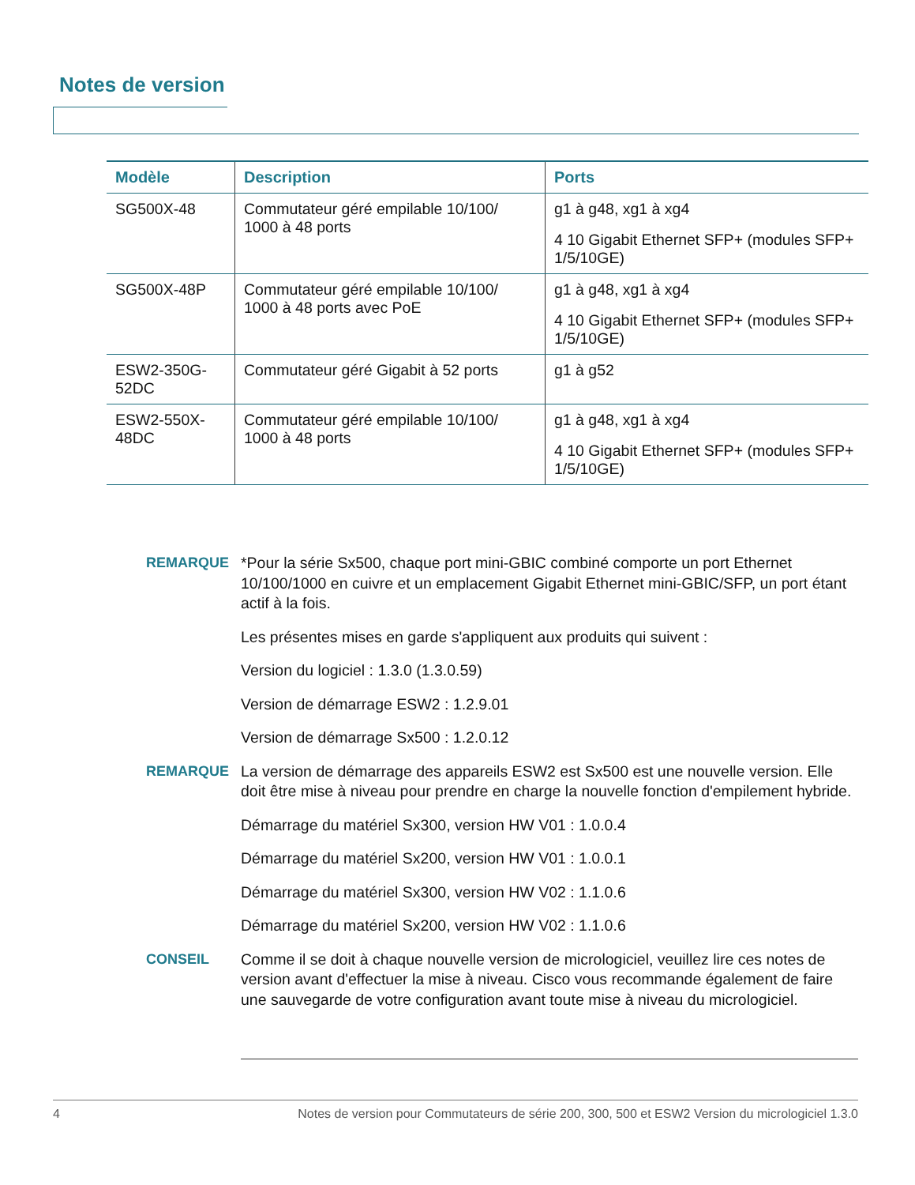Notes de version
| Modèle | Description | Ports |
| --- | --- | --- |
| SG500X-48 | Commutateur géré empilable 10/100/ 1000 à 48 ports | g1 à g48, xg1 à xg4 4 10 Gigabit Ethernet SFP+ (modules SFP+ 1/5/10GE) |
| SG500X-48P | Commutateur géré empilable 10/100/ 1000 à 48 ports avec PoE | g1 à g48, xg1 à xg4 4 10 Gigabit Ethernet SFP+ (modules SFP+ 1/5/10GE) |
| ESW2-350G-52DC | Commutateur géré Gigabit à 52 ports | g1 à g52 |
| ESW2-550X-48DC | Commutateur géré empilable 10/100/ 1000 à 48 ports | g1 à g48, xg1 à xg4 4 10 Gigabit Ethernet SFP+ (modules SFP+ 1/5/10GE) |
REMARQUE *Pour la série Sx500, chaque port mini-GBIC combiné comporte un port Ethernet 10/100/1000 en cuivre et un emplacement Gigabit Ethernet mini-GBIC/SFP, un port étant actif à la fois.
Les présentes mises en garde s'appliquent aux produits qui suivent :
Version du logiciel : 1.3.0 (1.3.0.59)
Version de démarrage ESW2 : 1.2.9.01
Version de démarrage Sx500 : 1.2.0.12
REMARQUE La version de démarrage des appareils ESW2 est Sx500 est une nouvelle version. Elle doit être mise à niveau pour prendre en charge la nouvelle fonction d'empilement hybride.
Démarrage du matériel Sx300, version HW V01 : 1.0.0.4
Démarrage du matériel Sx200, version HW V01 : 1.0.0.1
Démarrage du matériel Sx300, version HW V02 : 1.1.0.6
Démarrage du matériel Sx200, version HW V02 : 1.1.0.6
CONSEIL Comme il se doit à chaque nouvelle version de micrologiciel, veuillez lire ces notes de version avant d'effectuer la mise à niveau. Cisco vous recommande également de faire une sauvegarde de votre configuration avant toute mise à niveau du micrologiciel.
4 Notes de version pour Commutateurs de série 200, 300, 500 et ESW2 Version du micrologiciel 1.3.0